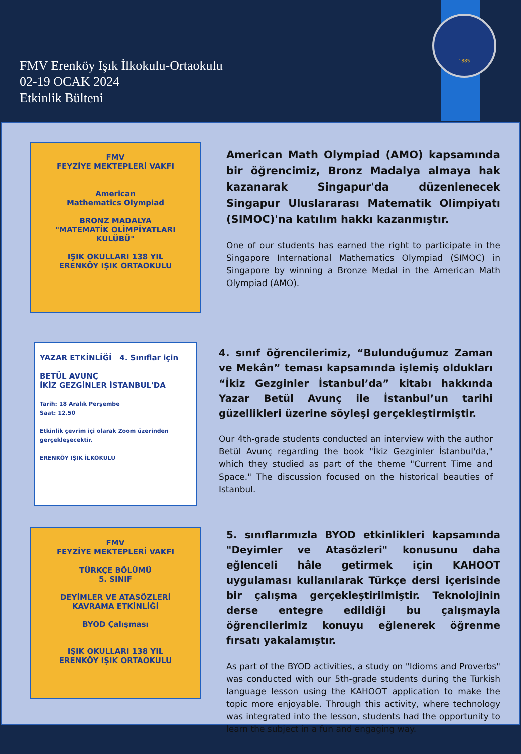FMV Erenköy Işık İlkokulu-Ortaokulu
02-19 OCAK 2024
Etkinlik Bülteni
1885
FMV
FEYZİYE MEKTEPLERİ VAKFI
American
Mathematics Olympiad
BRONZ MADALYA
"MATEMATİK OLİMPİYATLARI KULÜBÜ"
IŞIK OKULLARI 138 YIL
ERENKÖY IŞIK ORTAOKULU
American Math Olympiad (AMO) kapsamında bir öğrencimiz, Bronz Madalya almaya hak kazanarak Singapur'da düzenlenecek Singapur Uluslararası Matematik Olimpiyatı (SIMOC)'na katılım hakkı kazanmıştır.
One of our students has earned the right to participate in the Singapore International Mathematics Olympiad (SIMOC) in Singapore by winning a Bronze Medal in the American Math Olympiad (AMO).
YAZAR ETKİNLİĞİ 4. Sınıflar için
BETÜL AVUNÇ
İKİZ GEZGİNLER İSTANBUL'DA
Tarih: 18 Aralık Perşembe
Saat: 12.50
Etkinlik çevrim içi olarak Zoom üzerinden gerçekleşecektir.
ERENKÖY IŞIK İLKOKULU
4. sınıf öğrencilerimiz, “Bulunduğumuz Zaman ve Mekân” teması kapsamında işlemiş oldukları “İkiz Gezginler İstanbul’da” kitabı hakkında Yazar Betül Avunç ile İstanbul’un tarihi güzellikleri üzerine söyleşi gerçekleştirmiştir.
Our 4th-grade students conducted an interview with the author Betül Avunç regarding the book "İkiz Gezginler İstanbul'da," which they studied as part of the theme "Current Time and Space." The discussion focused on the historical beauties of Istanbul.
FMV
FEYZİYE MEKTEPLERİ VAKFI
TÜRKÇE BÖLÜMÜ
5. SINIF
DEYİMLER VE ATASÖZLERİ
KAVRAMA ETKİNLİĞİ
BYOD Çalışması
IŞIK OKULLARI 138 YIL
ERENKÖY IŞIK ORTAOKULU
5. sınıflarımızla BYOD etkinlikleri kapsamında "Deyimler ve Atasözleri" konusunu daha eğlenceli hâle getirmek için KAHOOT uygulaması kullanılarak Türkçe dersi içerisinde bir çalışma gerçekleştirilmiştir. Teknolojinin derse entegre edildiği bu çalışmayla öğrencilerimiz konuyu eğlenerek öğrenme fırsatı yakalamıştır.
As part of the BYOD activities, a study on "Idioms and Proverbs" was conducted with our 5th-grade students during the Turkish language lesson using the KAHOOT application to make the topic more enjoyable. Through this activity, where technology was integrated into the lesson, students had the opportunity to learn the subject in a fun and engaging way.